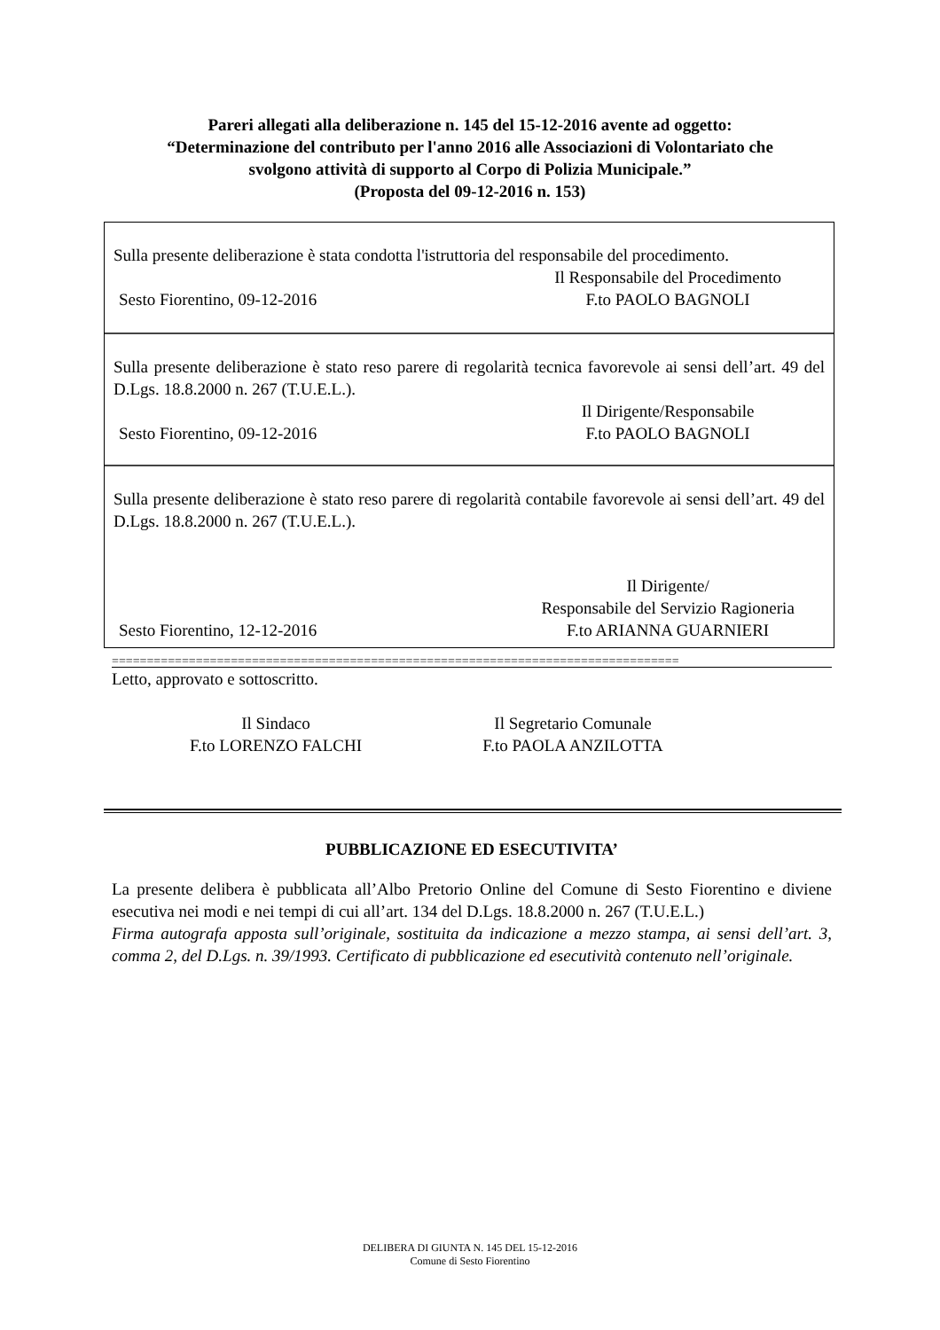Pareri allegati alla deliberazione n. 145 del 15-12-2016 avente ad oggetto:
“Determinazione del contributo per l'anno 2016 alle Associazioni di Volontariato che
svolgono attività di supporto al Corpo di Polizia Municipale.”
(Proposta del 09-12-2016 n. 153)
Sulla presente deliberazione è stata condotta l'istruttoria del responsabile del procedimento.
Il Responsabile del Procedimento
Sesto Fiorentino, 09-12-2016 F.to PAOLO BAGNOLI
Sulla presente deliberazione è stato reso parere di regolarità tecnica favorevole ai sensi dell’art. 49 del D.Lgs. 18.8.2000 n. 267 (T.U.E.L.).
Il Dirigente/Responsabile
Sesto Fiorentino, 09-12-2016 F.to PAOLO BAGNOLI
Sulla presente deliberazione è stato reso parere di regolarità contabile favorevole ai sensi dell’art. 49 del D.Lgs. 18.8.2000 n. 267 (T.U.E.L.).
Il Dirigente/
Responsabile del Servizio Ragioneria
Sesto Fiorentino, 12-12-2016 F.to ARIANNA GUARNIERI
=================================================================================
Letto, approvato e sottoscritto.
Il Sindaco
F.to LORENZO FALCHI
Il Segretario Comunale
F.to PAOLA ANZILOTTA
PUBBLICAZIONE ED ESECUTIVITA’
La presente delibera è pubblicata all’Albo Pretorio Online del Comune di Sesto Fiorentino e diviene esecutiva nei modi e nei tempi di cui all’art. 134 del D.Lgs. 18.8.2000 n. 267 (T.U.E.L.)
Firma autografa apposta sull’originale, sostituita da indicazione a mezzo stampa, ai sensi dell’art. 3, comma 2, del D.Lgs. n. 39/1993. Certificato di pubblicazione ed esecutività contenuto nell’originale.
DELIBERA DI GIUNTA N. 145 DEL 15-12-2016
Comune di Sesto Fiorentino